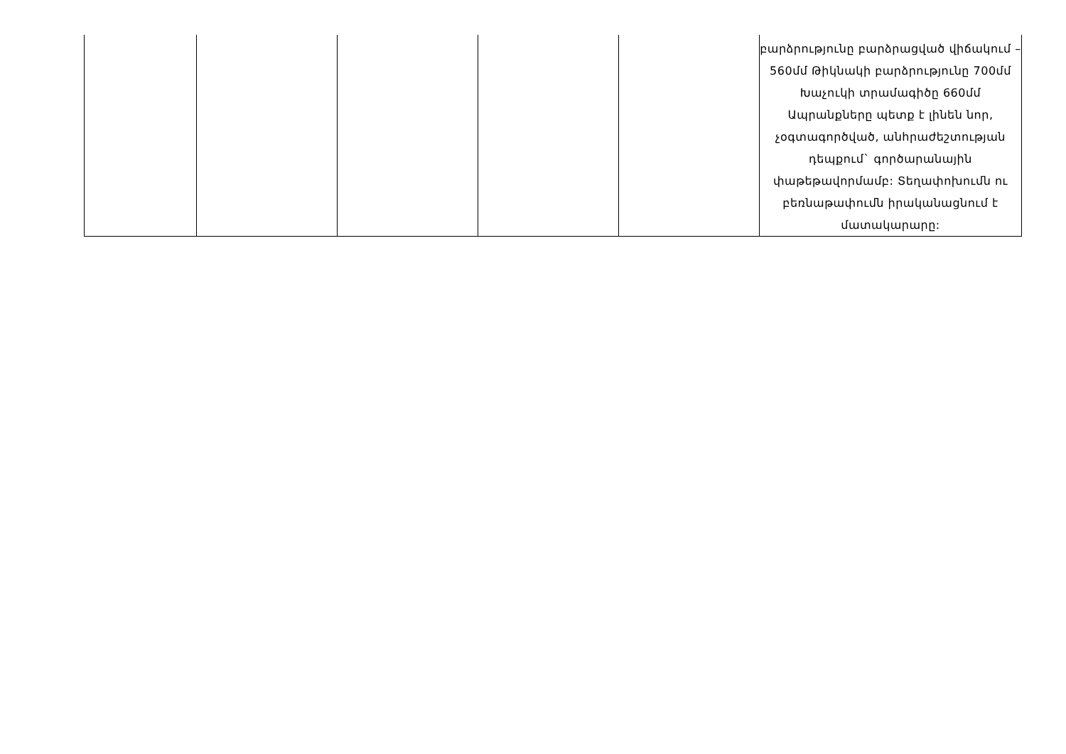| | | | | | բարձրությունը բարձրացված վիճակում –560մմ Թիկնակի բարձրությունը 700մմ Խաչուկի տրամագիծը 660մմ Ապրանքները պետք է լինեն նոր, չօգտագործված, անհրաժեշտության դեպքում` գործարանային փաթեթավորմամբ: Տեղափոխումն ու բեռնաթափումն իրականացնում է մատակարարը: |